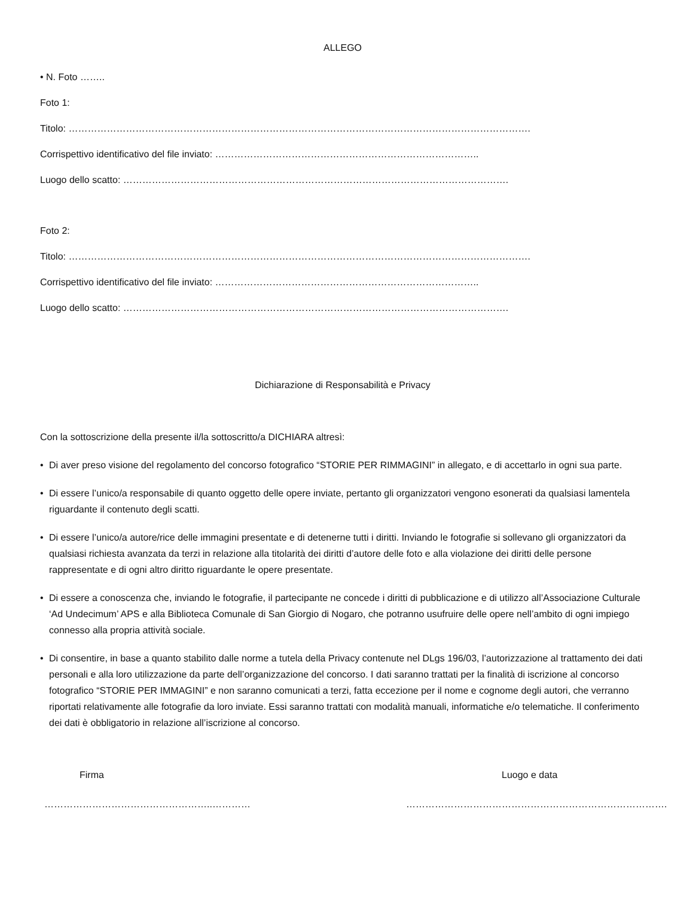ALLEGO
• N. Foto ……..
Foto 1:
Titolo: ……………………………………………………………………………………………………………………………….
Corrispettivo identificativo del file inviato: ………………………………………………………………………..
Luogo dello scatto: ………………………………………………………………………………………………………….
Foto 2:
Titolo: ……………………………………………………………………………………………………………………………….
Corrispettivo identificativo del file inviato: ………………………………………………………………………..
Luogo dello scatto: ………………………………………………………………………………………………………….
Dichiarazione di Responsabilità e Privacy
Con la sottoscrizione della presente il/la sottoscritto/a DICHIARA altresì:
• Di aver preso visione del regolamento del concorso fotografico “STORIE PER RIMMAGINI” in allegato, e di accettarlo in ogni sua parte.
• Di essere l’unico/a responsabile di quanto oggetto delle opere inviate, pertanto gli organizzatori vengono esonerati da qualsiasi lamentela riguardante il contenuto degli scatti.
• Di essere l’unico/a autore/rice delle immagini presentate e di detenerne tutti i diritti. Inviando le fotografie si sollevano gli organizzatori da qualsiasi richiesta avanzata da terzi in relazione alla titolarità dei diritti d’autore delle foto e alla violazione dei diritti delle persone rappresentate e di ogni altro diritto riguardante le opere presentate.
• Di essere a conoscenza che, inviando le fotografie, il partecipante ne concede i diritti di pubblicazione e di utilizzo all’Associazione Culturale ‘Ad Undecimum’ APS e alla Biblioteca Comunale di San Giorgio di Nogaro, che potranno usufruire delle opere nell’ambito di ogni impiego connesso alla propria attività sociale.
• Di consentire, in base a quanto stabilito dalle norme a tutela della Privacy contenute nel DLgs 196/03, l’autorizzazione al trattamento dei dati personali e alla loro utilizzazione da parte dell’organizzazione del concorso. I dati saranno trattati per la finalità di iscrizione al concorso fotografico “STORIE PER IMMAGINI” e non saranno comunicati a terzi, fatta eccezione per il nome e cognome degli autori, che verranno riportati relativamente alle fotografie da loro inviate. Essi saranno trattati con modalità manuali, informatiche e/o telematiche. Il conferimento dei dati è obbligatorio in relazione all’iscrizione al concorso.
Firma
……………………………………………..…………
Luogo e data
……………………………………………………………………….